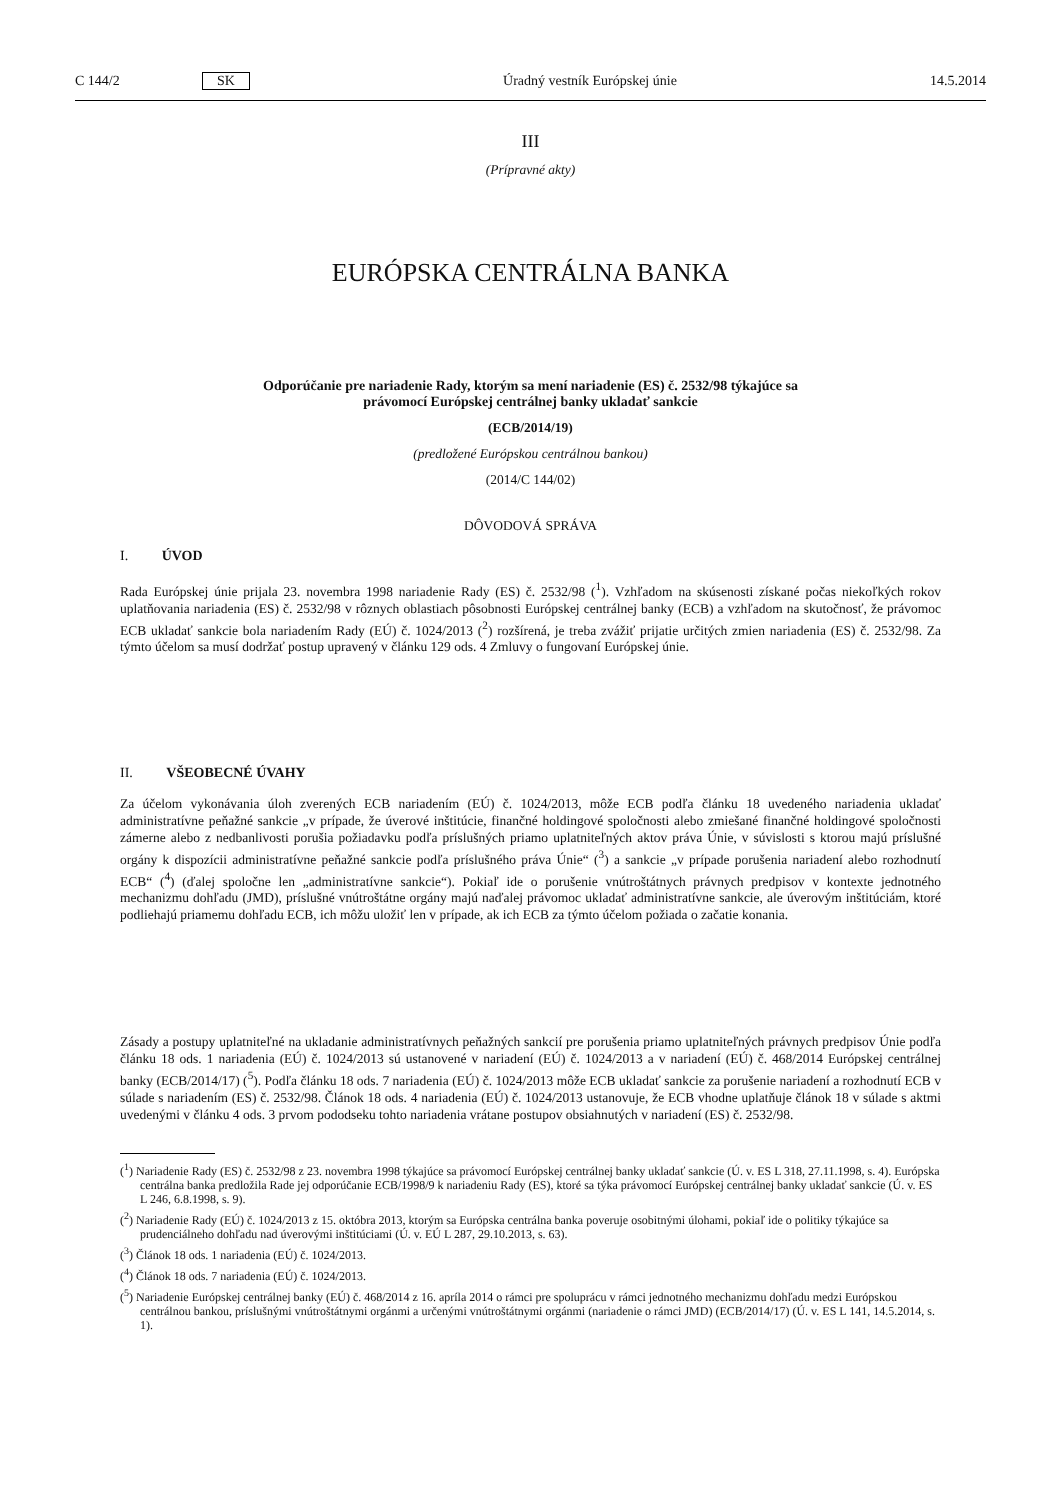C 144/2 SK Úradný vestník Európskej únie 14.5.2014
III
(Prípravné akty)
EURÓPSKA CENTRÁLNA BANKA
Odporúčanie pre nariadenie Rady, ktorým sa mení nariadenie (ES) č. 2532/98 týkajúce sa
právomocí Európskej centrálnej banky ukladať sankcie
(ECB/2014/19)
(predložené Európskou centrálnou bankou)
(2014/C 144/02)
DÔVODOVÁ SPRÁVA
I. ÚVOD
Rada Európskej únie prijala 23. novembra 1998 nariadenie Rady (ES) č. 2532/98 (<sup>1</sup>). Vzhľadom na skúsenosti získané počas niekoľkých rokov uplatňovania nariadenia (ES) č. 2532/98 v rôznych oblastiach pôsobnosti Európskej centrálnej banky (ECB) a vzhľadom na skutočnosť, že právomoc ECB ukladať sankcie bola nariadením Rady (EÚ) č. 1024/2013 (<sup>2</sup>) rozšírená, je treba zvážiť prijatie určitých zmien nariadenia (ES) č. 2532/98. Za týmto účelom sa musí dodržať postup upravený v článku 129 ods. 4 Zmluvy o fungovaní Európskej únie.
II. VŠEOBECNÉ ÚVAHY
Za účelom vykonávania úloh zverených ECB nariadením (EÚ) č. 1024/2013, môže ECB podľa článku 18 uvedeného nariadenia ukladať administratívne peňažné sankcie „v prípade, že úverové inštitúcie, finančné holdingové spoločnosti alebo zmiešané finančné holdingové spoločnosti zámerne alebo z nedbanlivosti porušia požiadavku podľa príslušných priamo uplatniteľných aktov práva Únie, v súvislosti s ktorou majú príslušné orgány k dispozícii administratívne peňažné sankcie podľa príslušného práva Únie“ (<sup>3</sup>) a sankcie „v prípade porušenia nariadení alebo rozhodnutí ECB“ (<sup>4</sup>) (ďalej spoločne len „administratívne sankcie“). Pokiaľ ide o porušenie vnútroštátnych právnych predpisov v kontexte jednotného mechanizmu dohľadu (JMD), príslušné vnútroštátne orgány majú naďalej právomoc ukladať administratívne sankcie, ale úverovým inštitúciám, ktoré podliehajú priamemu dohľadu ECB, ich môžu uložiť len v prípade, ak ich ECB za týmto účelom požiada o začatie konania.
Zásady a postupy uplatniteľné na ukladanie administratívnych peňažných sankcií pre porušenia priamo uplatniteľných právnych predpisov Únie podľa článku 18 ods. 1 nariadenia (EÚ) č. 1024/2013 sú ustanovené v nariadení (EÚ) č. 1024/2013 a v nariadení (EÚ) č. 468/2014 Európskej centrálnej banky (ECB/2014/17) (<sup>5</sup>). Podľa článku 18 ods. 7 nariadenia (EÚ) č. 1024/2013 môže ECB ukladať sankcie za porušenie nariadení a rozhodnutí ECB v súlade s nariadením (ES) č. 2532/98. Článok 18 ods. 4 nariadenia (EÚ) č. 1024/2013 ustanovuje, že ECB vhodne uplatňuje článok 18 v súlade s aktmi uvedenými v článku 4 ods. 3 prvom pododseku tohto nariadenia vrátane postupov obsiahnutých v nariadení (ES) č. 2532/98.
(<sup>1</sup>) Nariadenie Rady (ES) č. 2532/98 z 23. novembra 1998 týkajúce sa právomocí Európskej centrálnej banky ukladať sankcie (Ú. v. ES L 318, 27.11.1998, s. 4). Európska centrálna banka predložila Rade jej odporúčanie ECB/1998/9 k nariadeniu Rady (ES), ktoré sa týka právomocí Európskej centrálnej banky ukladať sankcie (Ú. v. ES L 246, 6.8.1998, s. 9).
(<sup>2</sup>) Nariadenie Rady (EÚ) č. 1024/2013 z 15. októbra 2013, ktorým sa Európska centrálna banka poveruje osobitnými úlohami, pokiaľ ide o politiky týkajúce sa prudenciálneho dohľadu nad úverovými inštitúciami (Ú. v. EÚ L 287, 29.10.2013, s. 63).
(<sup>3</sup>) Článok 18 ods. 1 nariadenia (EÚ) č. 1024/2013.
(<sup>4</sup>) Článok 18 ods. 7 nariadenia (EÚ) č. 1024/2013.
(<sup>5</sup>) Nariadenie Európskej centrálnej banky (EÚ) č. 468/2014 z 16. apríla 2014 o rámci pre spoluprácu v rámci jednotného mechanizmu dohľadu medzi Európskou centrálnou bankou, príslušnými vnútroštátnymi orgánmi a určenými vnútroštátnymi orgánmi (nariadenie o rámci JMD) (ECB/2014/17) (Ú. v. ES L 141, 14.5.2014, s. 1).